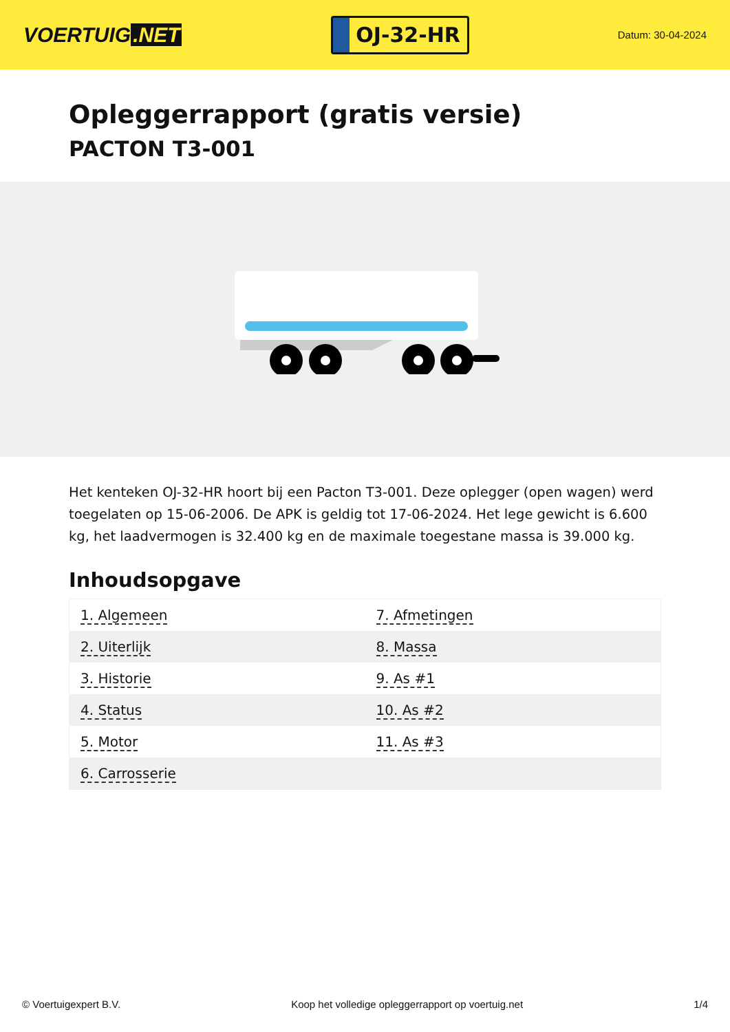VOERTUIG.NET
OJ-32-HR
Datum: 30-04-2024
Opleggerrapport (gratis versie)
PACTON T3-001
Het kenteken OJ-32-HR hoort bij een Pacton T3-001. Deze oplegger (open wagen) werd toegelaten op 15-06-2006. De APK is geldig tot 17-06-2024. Het lege gewicht is 6.600 kg, het laadvermogen is 32.400 kg en de maximale toegestane massa is 39.000 kg.
Inhoudsopgave
| 1. Algemeen | 7. Afmetingen |
| 2. Uiterlijk | 8. Massa |
| 3. Historie | 9. As #1 |
| 4. Status | 10. As #2 |
| 5. Motor | 11. As #3 |
| 6. Carrosserie | |
© Voertuigexpert B.V. Koop het volledige opleggerrapport op voertuig.net
1/4